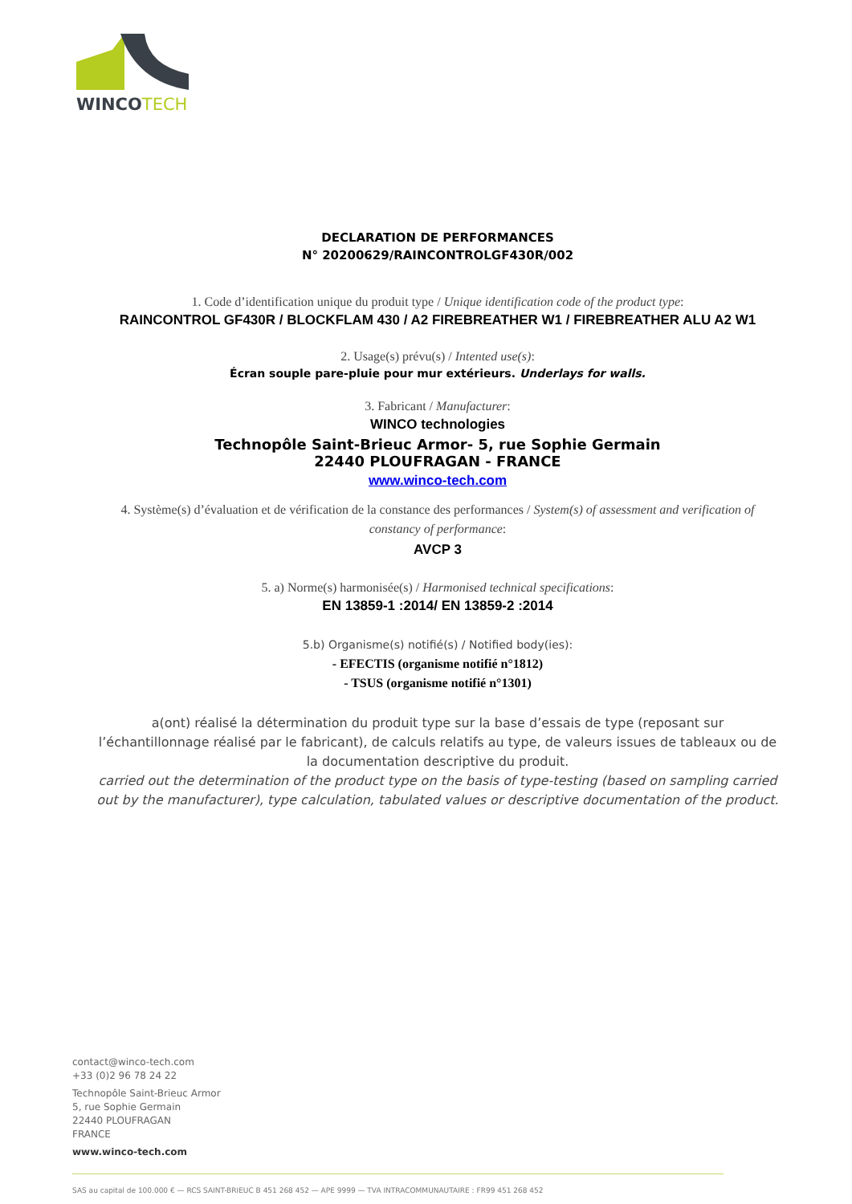WINCOTECH
DECLARATION DE PERFORMANCES
N° 20200629/RAINCONTROLGF430R/002
1. Code d’identification unique du produit type / Unique identification code of the product type:
RAINCONTROL GF430R / BLOCKFLAM 430 / A2 FIREBREATHER W1 / FIREBREATHER ALU A2 W1
2. Usage(s) prévu(s) / Intented use(s):
Écran souple pare-pluie pour mur extérieurs. Underlays for walls.
3. Fabricant / Manufacturer:
WINCO technologies
Technopôle Saint-Brieuc Armor- 5, rue Sophie Germain
22440 PLOUFRAGAN - FRANCE
www.winco-tech.com
4. Système(s) d’évaluation et de vérification de la constance des performances / System(s) of assessment and verification of constancy of performance:
AVCP 3
5. a) Norme(s) harmonisée(s) / Harmonised technical specifications:
EN 13859-1 :2014/ EN 13859-2 :2014
5.b) Organisme(s) notifié(s) / Notified body(ies):
- EFECTIS (organisme notifié n°1812)
- TSUS (organisme notifié n°1301)
a(ont) réalisé la détermination du produit type sur la base d’essais de type (reposant sur l’échantillonnage réalisé par le fabricant), de calculs relatifs au type, de valeurs issues de tableaux ou de la documentation descriptive du produit.
carried out the determination of the product type on the basis of type-testing (based on sampling carried out by the manufacturer), type calculation, tabulated values or descriptive documentation of the product.
contact@winco-tech.com
+33 (0)2 96 78 24 22
Technopôle Saint-Brieuc Armor
5, rue Sophie Germain
22440 PLOUFRAGAN
FRANCE
www.winco-tech.com
SAS au capital de 100.000 € — RCS SAINT-BRIEUC B 451 268 452 — APE 9999 — TVA INTRACOMMUNAUTAIRE : FR99 451 268 452